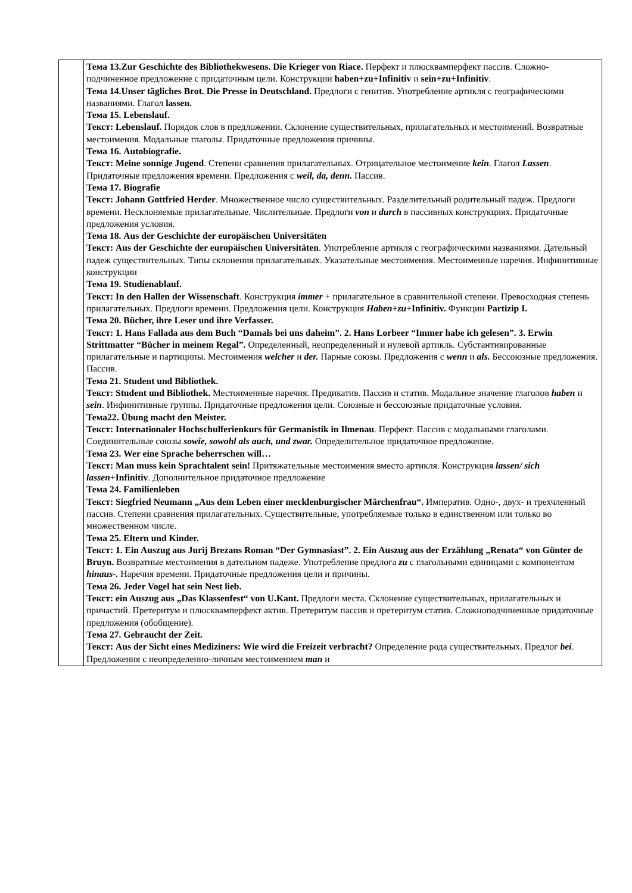| | Тема 13.Zur Geschichte des Bibliothekwesens. Die Krieger von Riace. Перфект и плюсквамперфект пассив. Сложно-подчиненное предложение с придаточным цели. Конструкции haben+zu+Infinitiv и sein+zu+Infinitiv . Тема 14.Unser tägliches Brot. Die Presse in Deutschland. Предлоги с генитив. Употребление артикля с географическими названиями. Глагол lassen. Тема 15. Lebenslauf. Текст: Lebenslauf. Порядок слов в предложении. Склонение существительных, прилагательных и местоимений. Возвратные местоимения. Модальные глаголы. Придаточные предложения причины. Тема 16. Autobiografie. Текст: Meine sonnige Jugend . Степени сравнения прилагательных. Отрицательное местоимение kein . Глагол Lassen . Придаточные предложения времени. Предложения с weil, da, denn. Пассив. Тема 17. Biografie Текст: Johann Gottfried Herder . Множественное число существительных. Разделительный родительный падеж. Предлоги времени. Несклоняемые прилагательные. Числительные. Предлоги von и durch в пассивных конструкциях. Придаточные предложения условия. Тема 18. Aus der Geschichte der europäischen Universitäten Текст: Aus der Geschichte der europäischen Universitäten . Употребление артикля с географическими названиями. Дательный падеж существительных. Типы склонения прилагательных. Указательные местоимения. Местоименные наречия. Инфинитивные конструкции Тема 19. Studienablauf. Текст: In den Hallen der Wissenschaft . Конструкция immer + прилагательное в сравнительной степени. Превосходная степень прилагательных. Предлоги времени. Предложения цели. Конструкция Haben+zu +Infinitiv. Функции Partizip I. Тема 20. Bücher, ihre Leser und ihre Verfasser. Текст: 1. Hans Fallada aus dem Buch “Damals bei uns daheim”. 2. Hans Lorbeer “Immer habe ich gelesen”. 3. Erwin Strittmatter “Bücher in meinem Regal”. Определенный, неопределенный и нулевой артикль. Субстантивированные прилагательные и партиципы. Местоимения welcher и der. Парные союзы. Предложения с wenn и als. Бессоюзные предложения. Пассив. Тема 21. Student und Bibliothek. Текст: Student und Bibliothek. Местоименные наречия. Предикатив. Пассив и статив. Модальное значение глаголов haben и sein . Инфинитивные группы. Придаточные предложения цели. Союзные и бессоюзные придаточные условия. Тема22. Übung macht den Meister. Текст: Internationaler Hochschulferienkurs für Germanistik in Ilmenau . Перфект. Пассив с модальными глаголами. Соединительные союзы sowie, sowohl als auch, und zwar. Определительное придаточное предложение. Тема 23. Wer eine Sprache beherrschen will… Текст: Man muss kein Sprachtalent sein! Притяжательные местоимения вместо артикля. Конструкция lassen/ sich lassen +Infinitiv . Дополнительное придаточное предложение Тема 24. Familienleben Текст: Siegfried Neumann „Aus dem Leben einer mecklenburgischer Märchenfrau“. Императив. Одно-, двух- и трехчленный пассив. Степени сравнения прилагательных. Существительные, употребляемые только в единственном или только во множественном числе. Тема 25. Eltern und Kinder. Текст: 1. Ein Auszug aus Jurij Brezans Roman “Der Gymnasiast”. 2. Ein Auszug aus der Erzählung „Renata“ von Günter de Bruyn. Возвратные местоимения в дательном падеже. Употребление предлога zu с глагольными единицами с компонентом hinaus-. Наречия времени. Придаточные предложения цели и причины. Тема 26. Jeder Vogel hat sein Nest lieb. Текст: ein Auszug aus „Das Klassenfest“ von U.Kant. Предлоги места. Склонение существительных, прилагательных и причастий. Претеритум и плюсквамперфект актив. Претеритум пассив и претеритум статив. Сложноподчиненные придаточные предложения (обобщение). Тема 27. Gebraucht der Zeit. Текст: Aus der Sicht eines Mediziners: Wie wird die Freizeit verbracht? Определение рода существительных. Предлог bei . Предложения с неопределенно-личным местоимением man и |